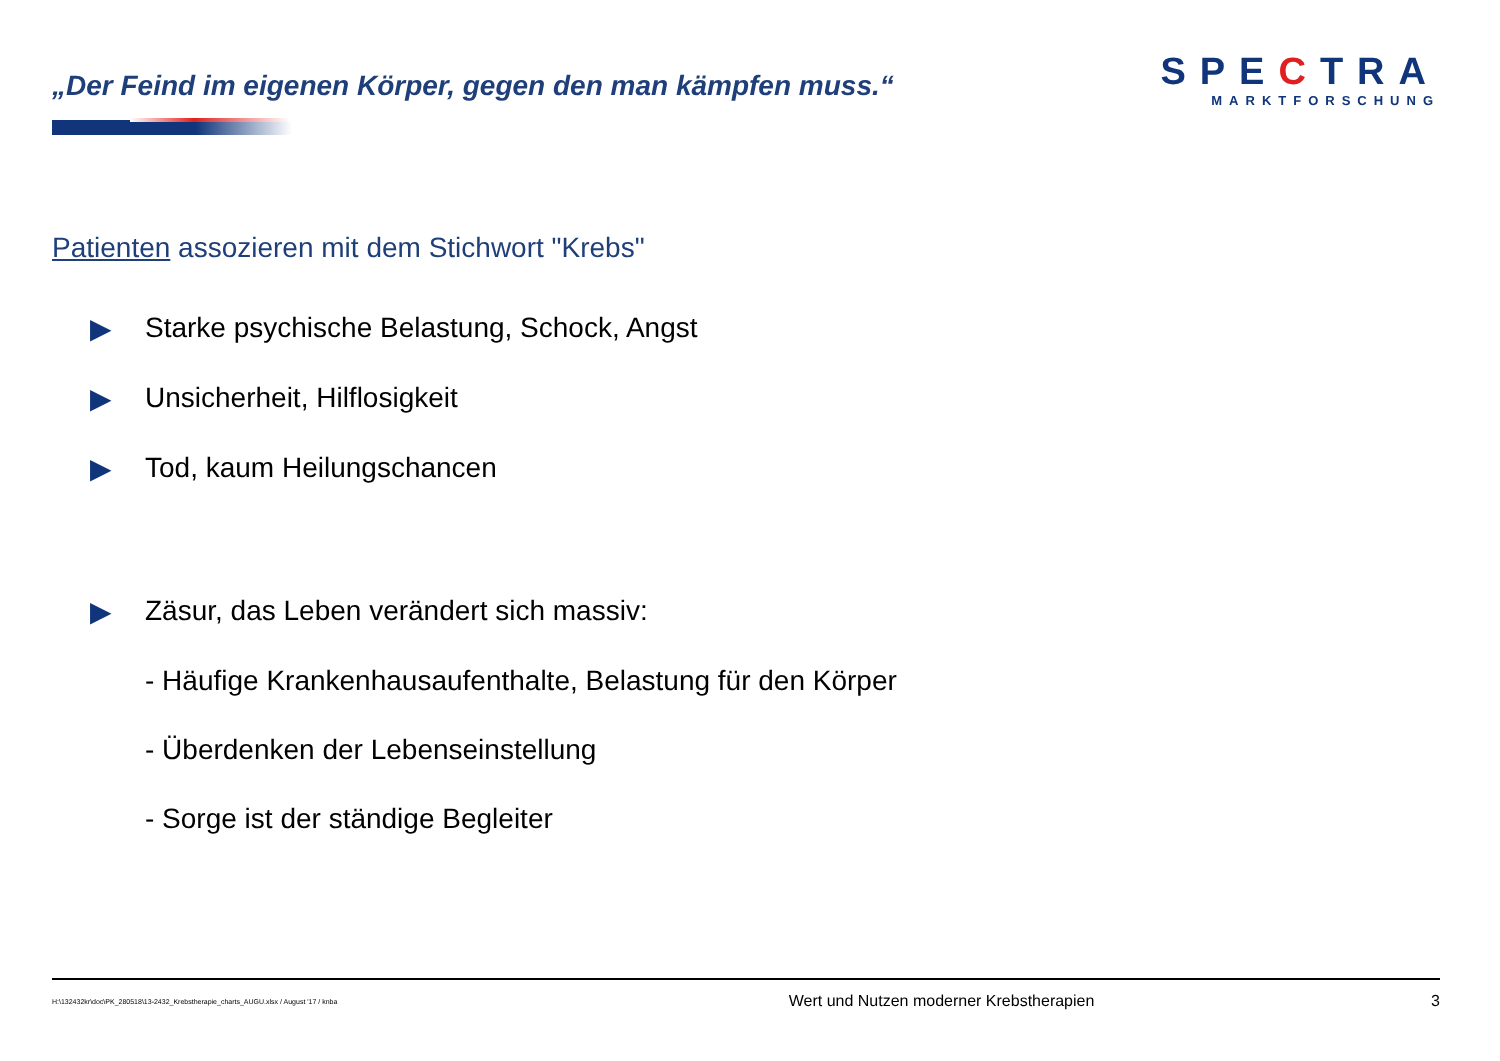„Der Feind im eigenen Körper, gegen den man kämpfen muss.“
SPECTRA
MARKTFORSCHUNG
Patienten assozieren mit dem Stichwort "Krebs"
▶ Starke psychische Belastung, Schock, Angst
▶ Unsicherheit, Hilflosigkeit
▶ Tod, kaum Heilungschancen
▶ Zäsur, das Leben verändert sich massiv:
- Häufige Krankenhausaufenthalte, Belastung für den Körper
- Überdenken der Lebenseinstellung
- Sorge ist der ständige Begleiter
H:\132432kr\doc\PK_280518\13-2432_Krebstherapie_charts_AUGU.xlsx / August '17 / knba Wert und Nutzen moderner Krebstherapien 3